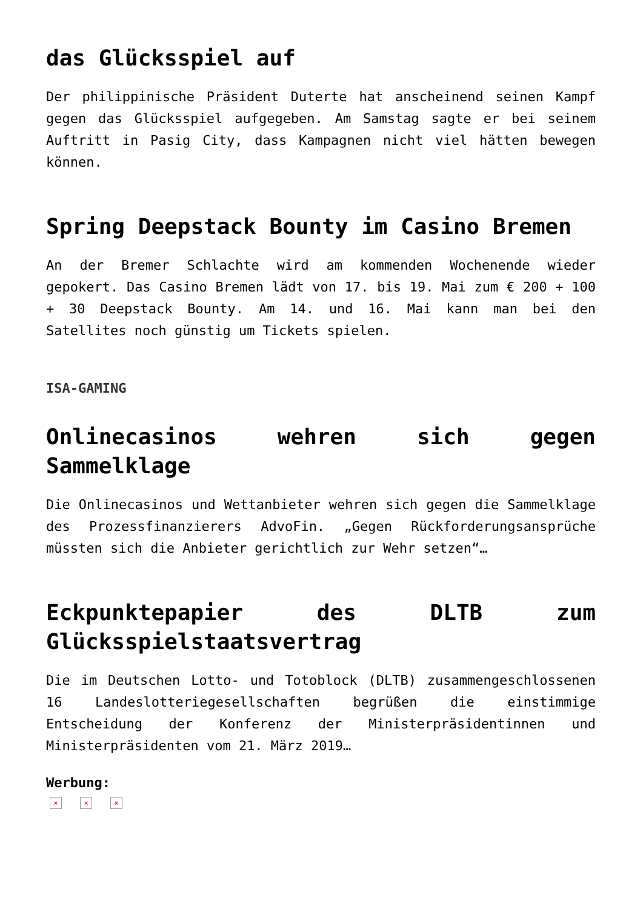das Glücksspiel auf
Der philippinische Präsident Duterte hat anscheinend seinen Kampf gegen das Glücksspiel aufgegeben. Am Samstag sagte er bei seinem Auftritt in Pasig City, dass Kampagnen nicht viel hätten bewegen können.
Spring Deepstack Bounty im Casino Bremen
An der Bremer Schlachte wird am kommenden Wochenende wieder gepokert. Das Casino Bremen lädt von 17. bis 19. Mai zum € 200 + 100 + 30 Deepstack Bounty. Am 14. und 16. Mai kann man bei den Satellites noch günstig um Tickets spielen.
ISA-GAMING
Onlinecasinos wehren sich gegen Sammelklage
Die Onlinecasinos und Wettanbieter wehren sich gegen die Sammelklage des Prozessfinanzierers AdvoFin. „Gegen Rückforderungsansprüche müssten sich die Anbieter gerichtlich zur Wehr setzen“…
Eckpunktepapier des DLTB zum Glücksspielstaatsvertrag
Die im Deutschen Lotto- und Totoblock (DLTB) zusammengeschlossenen 16 Landeslotteriegesellschaften begrüßen die einstimmige Entscheidung der Konferenz der Ministerpräsidentinnen und Ministerpräsidenten vom 21. März 2019…
Werbung:
× × ×